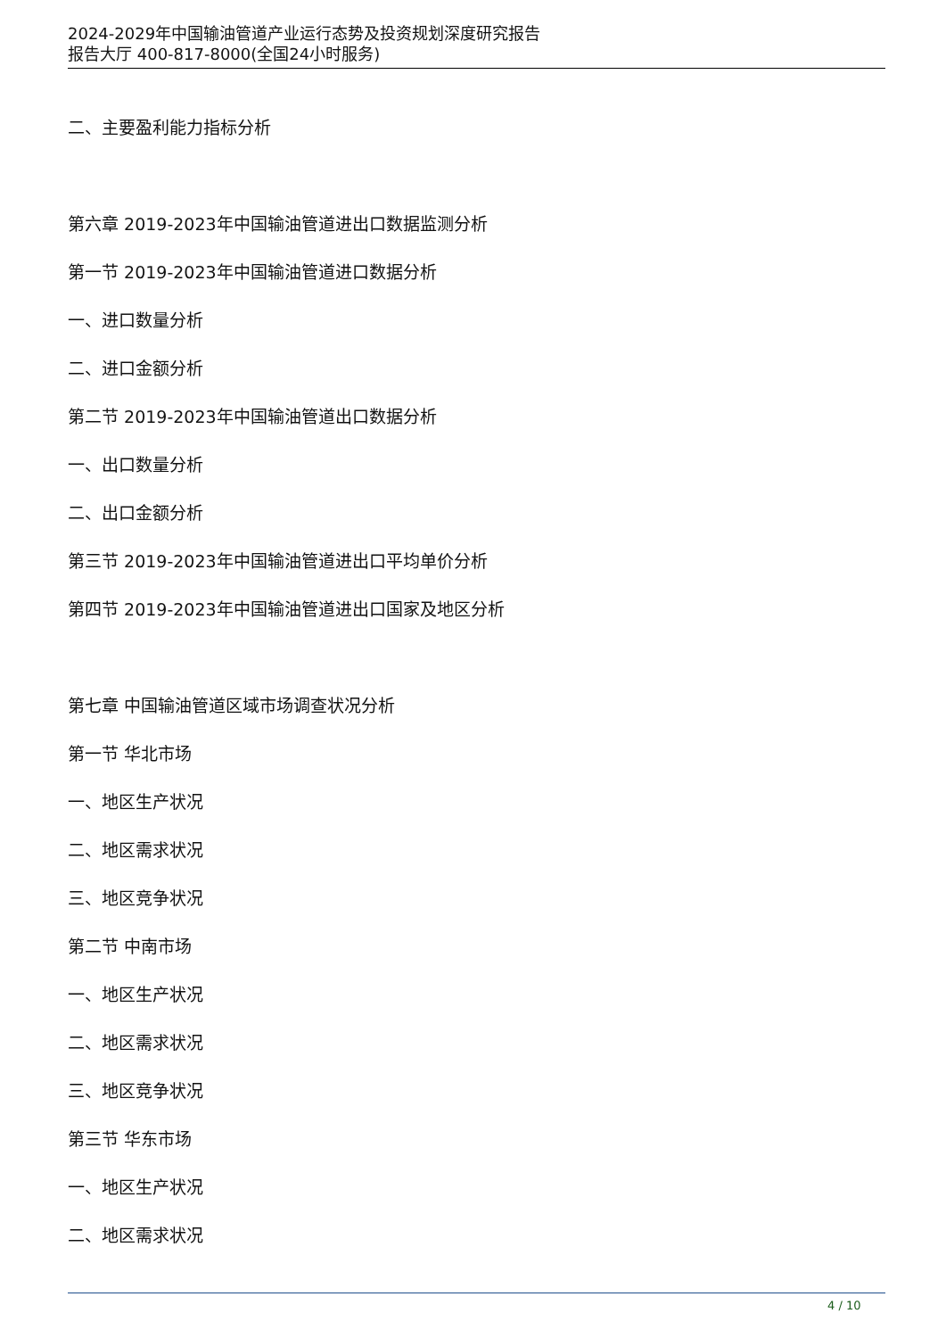2024-2029年中国输油管道产业运行态势及投资规划深度研究报告
报告大厅 400-817-8000(全国24小时服务)
二、主要盈利能力指标分析
第六章 2019-2023年中国输油管道进出口数据监测分析
第一节 2019-2023年中国输油管道进口数据分析
一、进口数量分析
二、进口金额分析
第二节 2019-2023年中国输油管道出口数据分析
一、出口数量分析
二、出口金额分析
第三节 2019-2023年中国输油管道进出口平均单价分析
第四节 2019-2023年中国输油管道进出口国家及地区分析
第七章 中国输油管道区域市场调查状况分析
第一节 华北市场
一、地区生产状况
二、地区需求状况
三、地区竞争状况
第二节 中南市场
一、地区生产状况
二、地区需求状况
三、地区竞争状况
第三节 华东市场
一、地区生产状况
二、地区需求状况
4 / 10